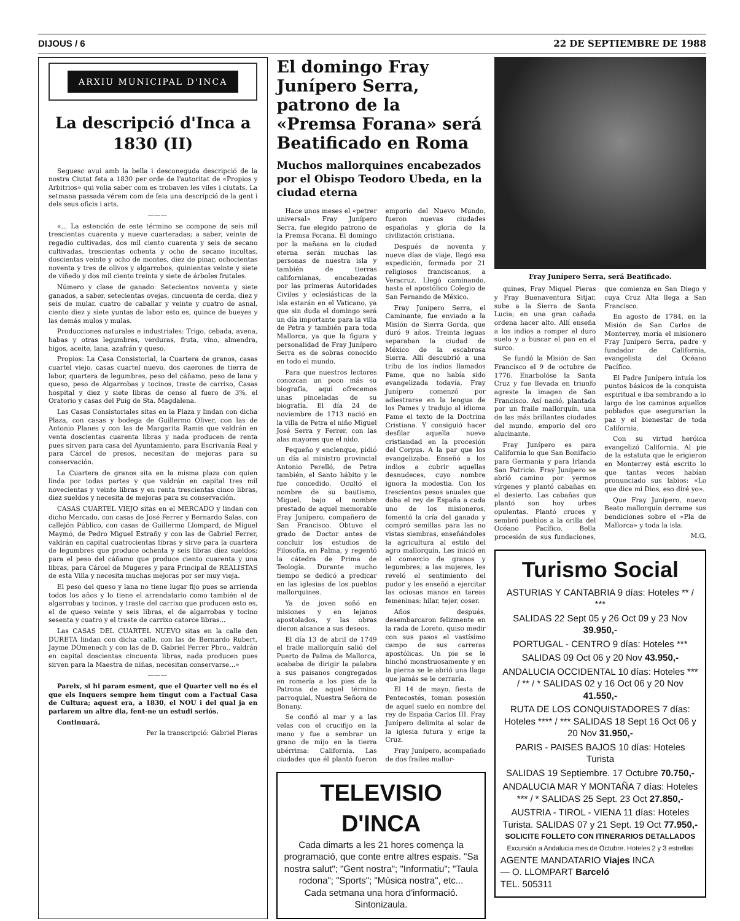DIJOUS / 6 22 DE SEPTIEMBRE DE 1988
ARXIU MUNICIPAL D'INCA
La descripció d'Inca a 1830 (II)
Seguesc avui amb la bella i desconeguda descripció de la nostra Ciutat feta a 1830 per orde de l'autoritat de «Propios y Arbitrios» qui volia saber com es trobaven les viles i ciutats. La setmana passada vérem com de feia una descripció de la gent i dels seus oficis i arts.
———
«... La estención de este término se compone de seis mil trescientas cuarenta y nueve cuarteradas; a saber, veinte de regadio cultivadas, dos mil ciento cuarenta y seis de secano cultivadas, trescientas ochenta y ocho de secano incultas, doscientas veinte y ocho de montes, diez de pinar, ochocientas noventa y tres de olivos y algarrobos, quinientas veinte y siete de viñedo y dos mil ciento treinta y siete de árboles frutales.
Número y clase de ganado: Setecientos noventa y siete ganados, a saber, setecientas ovejas, cincuenta de cerda, diez y seis de mular, cuatro de caballar y veinte y cuatro de asnal, ciento diez y siete yuntas de labor esto es, quince de bueyes y las demás mulos y mulas.
Producciones naturales e industriales: Trigo, cebada, avena, habas y otras legumbres, verduras, fruta, vino, almendra, higos, aceite, lana, azafrán y queso.
Propios: La Casa Consistorial, la Cuartera de granos, casas cuartel viejo, casas cuartel nuevo, dos caerones de tierra de labor, quartera de legumbres, peso del cáñamo, peso de lana y queso, peso de Algarrobas y tocinos, traste de carrixo, Casas hospital y diez y siete libras de censo al fuero de 3%, el Oratorio y casas del Puig de Sta. Magdalena.
Las Casas Consistoriales sitas en la Plaza y lindan con dicha Plaza, con casas y bodega de Guillermo Oliver, con las de Antonio Planes y con las de Margarita Ramis que valdrán en venta doscientas cuarenta libras y nada producen de renta pues sirven para casa del Ayuntamiento, para Escrivanía Real y para Cárcel de presos, necesitan de mejoras para su conservación.
La Cuartera de granos sita en la misma plaza con quien linda por todas partes y que valdrán en capital tres mil novecientas y veinte libras y en renta trescientas cinco libras, diez sueldos y necesita de mejoras para su conservación.
CASAS CUARTEL VIEJO sitas en el MERCADO y lindan con dicho Mercado, con casas de José Ferrer y Bernardo Salas, con callejón Público, con casas de Guillermo Llompard, de Miguel Maymó, de Pedro Miguel Estrañy y con las de Gabriel Ferrer, valdrán en capital cuatrocientas libras y sirve para la cuartera de legumbres que produce ochenta y seis libras diez sueldos; para el peso del cáñamo que produce ciento cuarenta y una libras, para Cárcel de Mugeres y para Principal de REALISTAS de esta Villa y necesita muchas mejoras por ser muy vieja.
El peso del queso y lana no tiene lugar fijo pues se arrienda todos los años y lo tiene el arrendatario como también el de algarrobas y tocinos, y traste del carrixo que producen esto es, el de queso veinte y seis libras, el de algarrobas y tocino sesenta y cuatro y el traste de carrixo catorce libras...
Las CASAS DEL CUARTEL NUEVO sitas en la calle den DURETA lindan con dicha calle, con las de Bernardo Rubert, Jayme DOmenech y con las de D. Gabriel Ferrer Pbro., valdrán en capital doscientas cincuenta libras, nada producen pues sirven para la Maestra de niñas, necesitan conservarse...»
———
Pareix, si hi param esment, que el Quarter vell no és el que els Inquers sempre hem tingut com a l'actual Casa de Cultura; aquest era, a 1830, el NOU i del qual ja en parlarem un altre dia, fent-ne un estudi seriós.
Continuará.
Per la transcripció: Gabriel Pieras
El domingo Fray Junípero Serra, patrono de la «Premsa Forana» será Beatificado en Roma
Muchos mallorquines encabezados por el Obispo Teodoro Ubeda, en la ciudad eterna
Hace unos meses el «petrer universal» Fray Junípero Serra, fue elegido patrono de la Premsa Forana. El domingo por la mañana en la ciudad eterna serán muchas las personas de nuestra isla y también de tierras californianas, encabezadas por las primeras Autoridades Civiles y eclesiásticas de la isla estarán en el Vaticano, ya que sin duda el domingo será un día importante para la villa de Petra y también para toda Mallorca, ya que la figura y personalidad de Fray Junípero Serra es de sobras conocido en todo el mundo.
Para que nuestros lectores conozcan un poco más su biografía, aquí ofrecemos unas pinceladas de su biografía. El día 24 de noviembre de 1713 nació en la villa de Petra el niño Miguel José Serra y Ferrer, con las alas mayores que el nido.
Pequeño y enclenque, pidió un día al ministro provincial Antonio Perelló, de Petra también, el Santo hábito y le fue concedido. Ocultó el nombre de su bautismo, Miguel, bajo el nombre prestado de aquel memorable Fray Junípero, compañero de San Francisco. Obtuvo el grado de Doctor antes de concluir los estudios de Filosofía, en Palma, y regentó la cátedra de Prima de Teología. Durante mucho tiempo se dedicó a predicar en las iglesias de los pueblos mallorquines.
Ya de joven soñó en misiones y en lejanos apostolados, y las obras dieron alcance a sus deseos.
El día 13 de abril de 1749 el fraile mallorquín salió del Puerto de Palma de Mallorca, acababa de dirigir la palabra a sus paisanos congregados en romería a los pies de la Patrona de aquel término parroquial, Nuestra Señora de Bonany.
Se confió al mar y a las velas con el crucifijo en la mano y fue a sembrar un grano de mijo en la tierra ubérrima: California. Las ciudades que él plantó fueron emporio del Nuevo Mundo, fueron nuevas ciudades españolas y gloria de la civilización cristiana.
Después de noventa y nueve días de viaje, llegó esa expedición, formada por 21 religiosos franciscanos, a Veracruz. Llegó caminando, hasta el apostólico Colegio de San Fernando de México.
Fray Junípero Serra, el Caminante, fue enviado a la Misión de Sierra Gorda, que duró 9 años. Treinta leguas separaban la ciudad de México de la escabrosa Sierra. Allí descubrió a una tribu de los indios llamados Pame, que no había sido evangelizada todavía, Fray Junípero comenzó por adiestrarse en la lengua de los Pames y tradujo al idioma Pame el texto de la Doctrina Cristiana. Y consiguió hacer desfilar aquella nueva cristiandad en la procesión del Corpus. A la par que los evangelizaba. Enseñó a los indios a cubrir aquellas desnudeces, cuyo nombre ignora la modestia. Con los trescientos pesos anuales que daba el rey de España a cada uno de los misioneros, fomentó la cría del ganado y compró semillas para las no vistas siembras, enseñándoles la agricultura al estilo del agro mallorquín. Les inició en el comercio de granos y legumbres; a las mujeres, les reveló el sentimiento del pudor y les enseñó a ejercitar las ociosas manos en tareas femeninas: hilar, tejer, coser.
Años después, desembarcaron felizmente en la rada de Loreto, quiso medir con sus pasos el vastísimo campo de sus carreras apostólicas. Un pie se le hinchó monstruosamente y en la pierna se le abrió una llaga que jamás se le cerraría.
El 14 de mayo, fiesta de Pentecostés, toman posesión de aquel suelo en nombre del rey de España Carlos III. Fray Junípero delimita al solar de la iglesia futura y erige la Cruz.
Fray Junípero, acompañado de dos frailes mallor-
TELEVISIO D'INCA
Cada dimarts a les 21 hores comença la programació, que conte entre altres espais. "Sa nostra salut"; "Gent nostra"; "Informatiu"; "Taula rodona"; "Sports"; "Música nostra", etc...
Cada setmana una hora d'informació. Sintonizaula.
Fray Junípero Serra, será Beatificado.
quines, Fray Miquel Pieras y Fray Buenaventura Sitjar, sube a la Sierra de Santa Lucia; en una gran cañada ordena hacer alto. Allí enseña a los indios a romper el duro suelo y a buscar el pan en el surco.
Se fundó la Misión de San Francisco el 9 de octubre de 1776. Enarbolóse la Santa Cruz y fue llevada en triunfo agreste la imagen de San Francisco. Así nació, plantada por un fraile mallorquín, una de las más brillantes ciudades del mundo, emporio del oro alucinante.
Fray Junípero es para California lo que San Bonifacio para Germania y para Irlanda San Patricio. Fray Junípero se abrió camino por yermos vírgenes y plantó cabañas en el desierto. Las cabañas que plantó son hoy urbes opulentas. Plantó cruces y sembró pueblos a la orilla del Océano Pacífico. Bella procesión de sus fundaciones, que comienza en San Diego y cuya Cruz Alta llega a San Francisco.
En agosto de 1784, en la Misión de San Carlos de Monterrey, moría el misionero Fray Junípero Serra, padre y fundador de California, evangelista del Océano Pacífico.
El Padre Junípero intuía los puntos básicos de la conquista espiritual e iba sembrando a lo largo de los caminos aquellos poblados que asegurarían la paz y el bienestar de toda California.
Con su virtud heróica evangelizó California. Al pie de la estatuta que le erigieron en Monterrey está escrito lo que tantas veces habían pronunciado sus labios: «Lo que dice mi Dios, eso diré yo».
Que Fray Junípero, nuevo Beato mallorquín derrame sus bendiciones sobre el «Pla de Mallorca» y toda la isla.
M.G.
Turismo Social
ASTURIAS Y CANTABRIA 9 días: Hoteles ** / ***
SALIDAS 22 Sept 05 y 26 Oct 09 y 23 Nov 39.950,-
PORTUGAL - CENTRO 9 días: Hoteles ***
SALIDAS 09 Oct 06 y 20 Nov 43.950,-
ANDALUCIA OCCIDENTAL 10 días: Hoteles *** / ** / * SALIDAS 02 y 16 Oct 06 y 20 Nov 41.550,-
RUTA DE LOS CONQUISTADORES 7 días: Hoteles **** / *** SALIDAS 18 Sept 16 Oct 06 y 20 Nov 31.950,-
PARIS - PAISES BAJOS 10 días: Hoteles Turista
SALIDAS 19 Septiembre. 17 Octubre 70.750,-
ANDALUCIA MAR Y MONTAÑA 7 días: Hoteles *** / * SALIDAS 25 Sept. 23 Oct 27.850,-
AUSTRIA - TIROL - VIENA 11 días: Hoteles Turista. SALIDAS 07 y 21 Sept. 19 Oct 77.950,-
SOLICITE FOLLETO CON ITINERARIOS DETALLADOS
Excursión a Andalucia mes de Octubre. Hoteles 2 y 3 estrellas
AGENTE MANDATARIO Viajes INCA
— O. LLOMPART Barceló
TEL. 505311